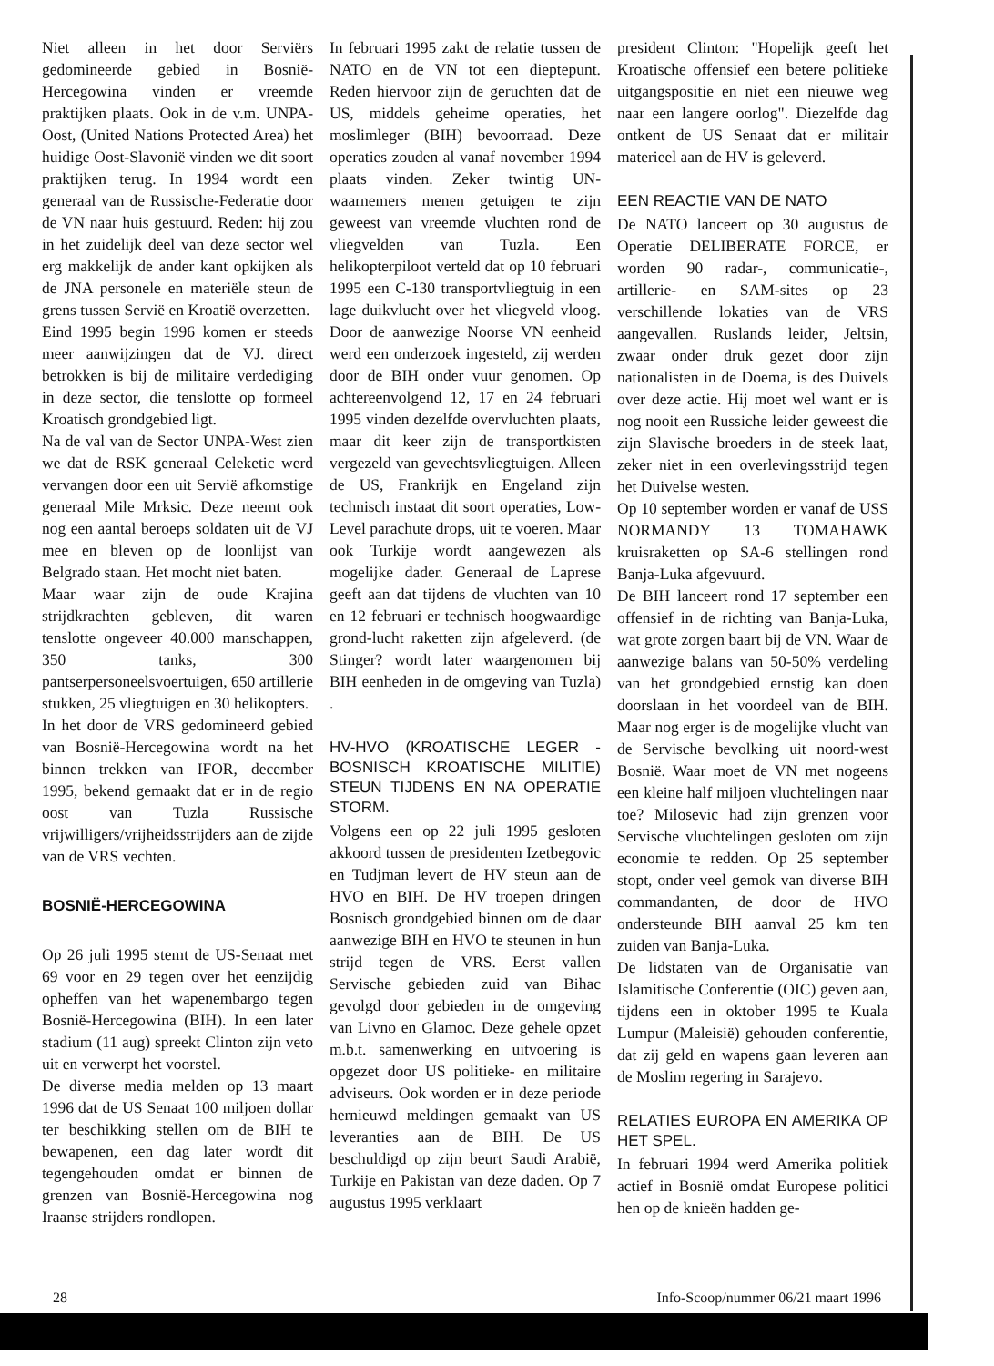Niet alleen in het door Serviërs gedomineerde gebied in Bosnië-Hercegowina vinden er vreemde praktijken plaats. Ook in de v.m. UNPA-Oost, (United Nations Protected Area) het huidige Oost-Slavonië vinden we dit soort praktijken terug. In 1994 wordt een generaal van de Russische-Federatie door de VN naar huis gestuurd. Reden: hij zou in het zuidelijk deel van deze sector wel erg makkelijk de ander kant opkijken als de JNA personele en materiële steun de grens tussen Servië en Kroatië overzetten.
Eind 1995 begin 1996 komen er steeds meer aanwijzingen dat de VJ. direct betrokken is bij de militaire verdediging in deze sector, die tenslotte op formeel Kroatisch grondgebied ligt.
Na de val van de Sector UNPA-West zien we dat de RSK generaal Celeketic werd vervangen door een uit Servië afkomstige generaal Mile Mrksic. Deze neemt ook nog een aantal beroeps soldaten uit de VJ mee en bleven op de loonlijst van Belgrado staan. Het mocht niet baten.
Maar waar zijn de oude Krajina strijdkrachten gebleven, dit waren tenslotte ongeveer 40.000 manschappen, 350 tanks, 300 pantserpersoneelsvoertuigen, 650 artillerie stukken, 25 vliegtuigen en 30 helikopters.
In het door de VRS gedomineerd gebied van Bosnië-Hercegowina wordt na het binnen trekken van IFOR, december 1995, bekend gemaakt dat er in de regio oost van Tuzla Russische vrijwilligers/vrijheidsstrijders aan de zijde van de VRS vechten.
BOSNIË-HERCEGOWINA
Op 26 juli 1995 stemt de US-Senaat met 69 voor en 29 tegen over het eenzijdig opheffen van het wapenembargo tegen Bosnië-Hercegowina (BIH). In een later stadium (11 aug) spreekt Clinton zijn veto uit en verwerpt het voorstel.
De diverse media melden op 13 maart 1996 dat de US Senaat 100 miljoen dollar ter beschikking stellen om de BIH te bewapenen, een dag later wordt dit tegengehouden omdat er binnen de grenzen van Bosnië-Hercegowina nog Iraanse strijders rondlopen.
In februari 1995 zakt de relatie tussen de NATO en de VN tot een dieptepunt. Reden hiervoor zijn de geruchten dat de US, middels geheime operaties, het moslimleger (BIH) bevoorraad. Deze operaties zouden al vanaf november 1994 plaats vinden. Zeker twintig UN-waarnemers menen getuigen te zijn geweest van vreemde vluchten rond de vliegvelden van Tuzla. Een helikopterpiloot verteld dat op 10 februari 1995 een C-130 transportvliegtuig in een lage duikvlucht over het vliegveld vloog. Door de aanwezige Noorse VN eenheid werd een onderzoek ingesteld, zij werden door de BIH onder vuur genomen. Op achtereenvolgend 12, 17 en 24 februari 1995 vinden dezelfde overvluchten plaats, maar dit keer zijn de transportkisten vergezeld van gevechtsvliegtuigen. Alleen de US, Frankrijk en Engeland zijn technisch instaat dit soort operaties, Low-Level parachute drops, uit te voeren. Maar ook Turkije wordt aangewezen als mogelijke dader. Generaal de Laprese geeft aan dat tijdens de vluchten van 10 en 12 februari er technisch hoogwaardige grond-lucht raketten zijn afgeleverd. (de Stinger? wordt later waargenomen bij BIH eenheden in de omgeving van Tuzla) .
HV-HVO (KROATISCHE LEGER - BOSNISCH KROATISCHE MILITIE) STEUN TIJDENS EN NA OPERATIE STORM.
Volgens een op 22 juli 1995 gesloten akkoord tussen de presidenten Izetbegovic en Tudjman levert de HV steun aan de HVO en BIH. De HV troepen dringen Bosnisch grondgebied binnen om de daar aanwezige BIH en HVO te steunen in hun strijd tegen de VRS. Eerst vallen Servische gebieden zuid van Bihac gevolgd door gebieden in de omgeving van Livno en Glamoc. Deze gehele opzet m.b.t. samenwerking en uitvoering is opgezet door US politieke- en militaire adviseurs. Ook worden er in deze periode hernieuwd meldingen gemaakt van US leveranties aan de BIH. De US beschuldigd op zijn beurt Saudi Arabië, Turkije en Pakistan van deze daden. Op 7 augustus 1995 verklaart
president Clinton: "Hopelijk geeft het Kroatische offensief een betere politieke uitgangspositie en niet een nieuwe weg naar een langere oorlog". Diezelfde dag ontkent de US Senaat dat er militair materieel aan de HV is geleverd.
EEN REACTIE VAN DE NATO
De NATO lanceert op 30 augustus de Operatie DELIBERATE FORCE, er worden 90 radar-, communicatie-, artillerie- en SAM-sites op 23 verschillende lokaties van de VRS aangevallen. Ruslands leider, Jeltsin, zwaar onder druk gezet door zijn nationalisten in de Doema, is des Duivels over deze actie. Hij moet wel want er is nog nooit een Russiche leider geweest die zijn Slavische broeders in de steek laat, zeker niet in een overlevingsstrijd tegen het Duivelse westen.
Op 10 september worden er vanaf de USS NORMANDY 13 TOMAHAWK kruisraketten op SA-6 stellingen rond Banja-Luka afgevuurd.
De BIH lanceert rond 17 september een offensief in de richting van Banja-Luka, wat grote zorgen baart bij de VN. Waar de aanwezige balans van 50-50% verdeling van het grondgebied ernstig kan doen doorslaan in het voordeel van de BIH. Maar nog erger is de mogelijke vlucht van de Servische bevolking uit noord-west Bosnië. Waar moet de VN met nogeens een kleine half miljoen vluchtelingen naar toe? Milosevic had zijn grenzen voor Servische vluchtelingen gesloten om zijn economie te redden. Op 25 september stopt, onder veel gemok van diverse BIH commandanten, de door de HVO ondersteunde BIH aanval 25 km ten zuiden van Banja-Luka.
De lidstaten van de Organisatie van Islamitische Conferentie (OIC) geven aan, tijdens een in oktober 1995 te Kuala Lumpur (Maleisië) gehouden conferentie, dat zij geld en wapens gaan leveren aan de Moslim regering in Sarajevo.
RELATIES EUROPA EN AMERIKA OP HET SPEL.
In februari 1994 werd Amerika politiek actief in Bosnië omdat Europese politici hen op de knieën hadden ge-
28 Info-Scoop/nummer 06/21 maart 1996